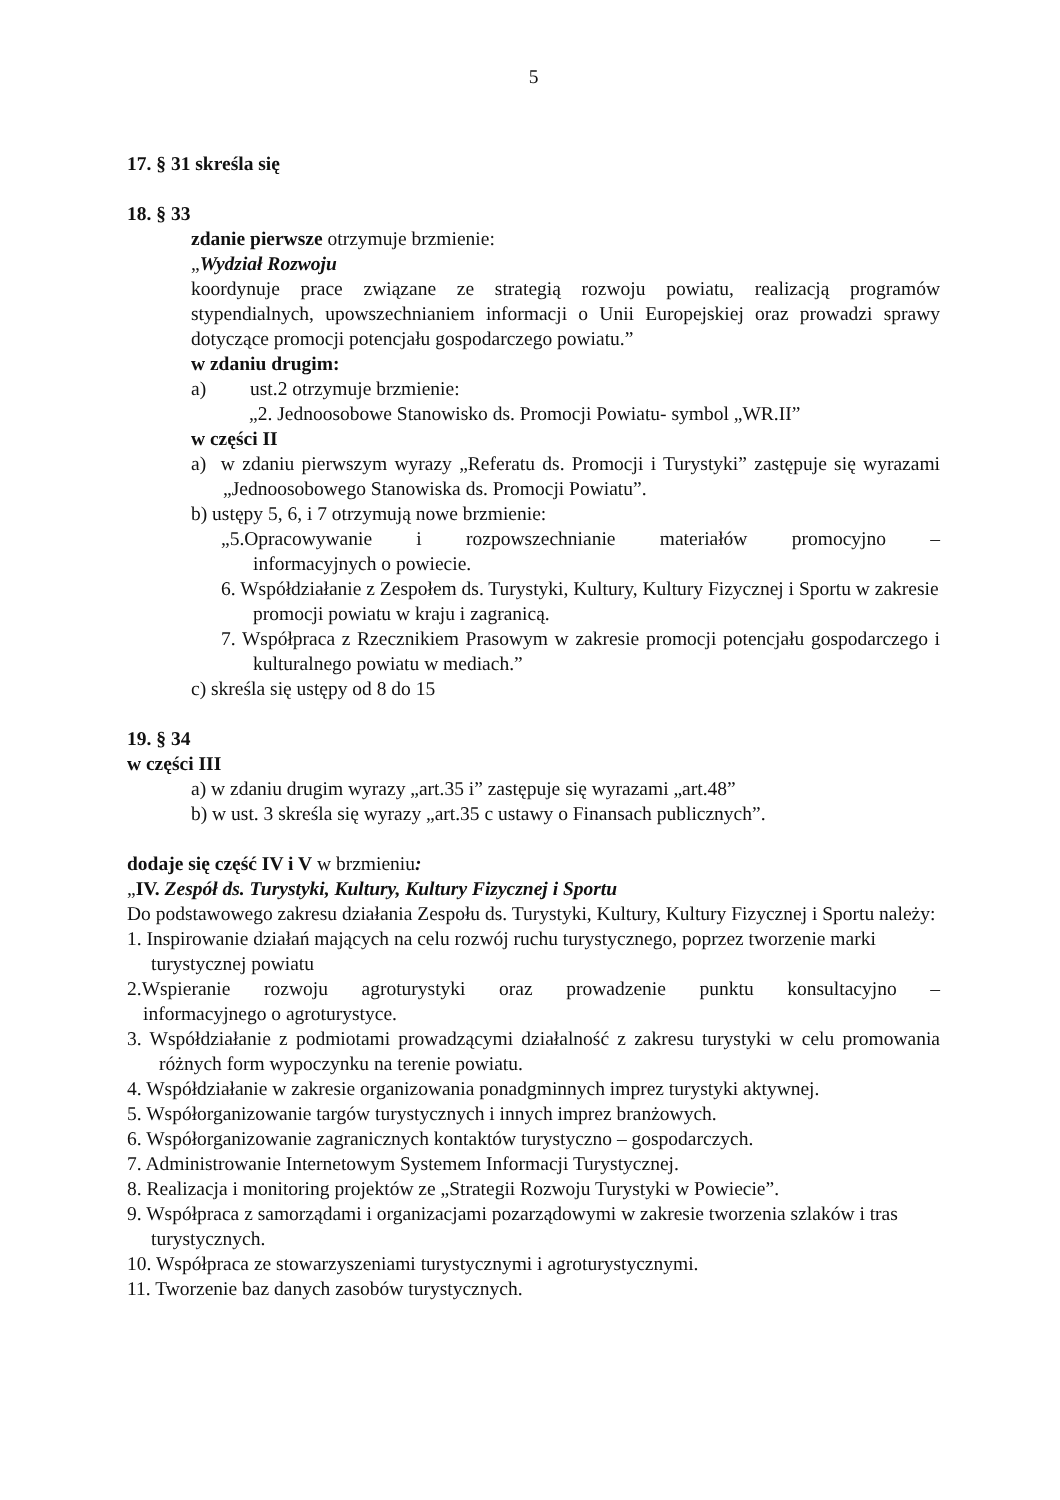5
17. § 31 skreśla się
18. § 33
zdanie pierwsze otrzymuje brzmienie:
„Wydział Rozwoju
koordynuje prace związane ze strategią rozwoju powiatu, realizacją programów stypendialnych, upowszechnianiem informacji o Unii Europejskiej oraz prowadzi sprawy dotyczące promocji potencjału gospodarczego powiatu.”
w zdaniu drugim:
a) ust.2 otrzymuje brzmienie:
„2. Jednoosobowe Stanowisko ds. Promocji Powiatu- symbol „WR.II”
w części II
a) w zdaniu pierwszym wyrazy „Referatu ds. Promocji i Turystyki” zastępuje się wyrazami „Jednoosobowego Stanowiska ds. Promocji Powiatu”.
b) ustępy 5, 6, i 7 otrzymują nowe brzmienie:
„5.Opracowywanie i rozpowszechnianie materiałów promocyjno –
informacyjnych o powiecie.
6. Współdziałanie z Zespołem ds. Turystyki, Kultury, Kultury Fizycznej i Sportu w zakresie promocji powiatu w kraju i zagranicą.
7. Współpraca z Rzecznikiem Prasowym w zakresie promocji potencjału gospodarczego i kulturalnego powiatu w mediach.”
c) skreśla się ustępy od 8 do 15
19. § 34
w części III
a) w zdaniu drugim wyrazy „art.35 i” zastępuje się wyrazami „art.48”
b) w ust. 3 skreśla się wyrazy „art.35 c ustawy o Finansach publicznych”.
dodaje się część IV i V w brzmieniu:
„IV. Zespół ds. Turystyki, Kultury, Kultury Fizycznej i Sportu
Do podstawowego zakresu działania Zespołu ds. Turystyki, Kultury, Kultury Fizycznej i Sportu należy:
1. Inspirowanie działań mających na celu rozwój ruchu turystycznego, poprzez tworzenie marki turystycznej powiatu
2.Wspieranie rozwoju agroturystyki oraz prowadzenie punktu konsultacyjno –
informacyjnego o agroturystyce.
3. Współdziałanie z podmiotami prowadzącymi działalność z zakresu turystyki w celu promowania różnych form wypoczynku na terenie powiatu.
4. Współdziałanie w zakresie organizowania ponadgminnych imprez turystyki aktywnej.
5. Współorganizowanie targów turystycznych i innych imprez branżowych.
6. Współorganizowanie zagranicznych kontaktów turystyczno – gospodarczych.
7. Administrowanie Internetowym Systemem Informacji Turystycznej.
8. Realizacja i monitoring projektów ze „Strategii Rozwoju Turystyki w Powiecie”.
9. Współpraca z samorządami i organizacjami pozarządowymi w zakresie tworzenia szlaków i tras turystycznych.
10. Współpraca ze stowarzyszeniami turystycznymi i agroturystycznymi.
11. Tworzenie baz danych zasobów turystycznych.